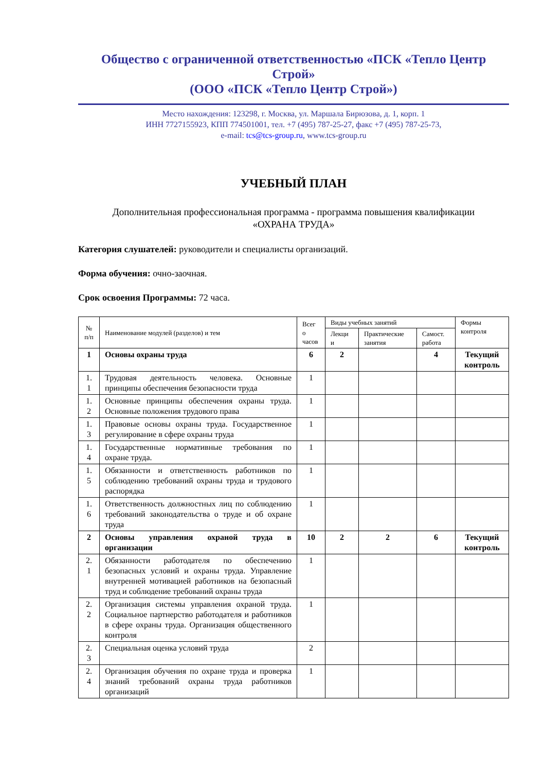Общество с ограниченной ответственностью «ПСК «Тепло Центр Строй»
(ООО «ПСК «Тепло Центр Строй»)
Место нахождения: 123298, г. Москва, ул. Маршала Бирюзова, д. 1, корп. 1
ИНН 7727155923, КПП 774501001, тел. +7 (495) 787-25-27, факс +7 (495) 787-25-73,
e-mail: tcs@tcs-group.ru, www.tcs-group.ru
УЧЕБНЫЙ ПЛАН
Дополнительная профессиональная программа - программа повышения квалификации
«ОХРАНА ТРУДА»
Категория слушателей: руководители и специалисты организаций.
Форма обучения: очно-заочная.
Срок освоения Программы: 72 часа.
| № п/п | Наименование модулей (разделов) и тем | Всег о часов | Виды учебных занятий | | | Формы контроля |
| --- | --- | --- | --- | --- | --- | --- |
| | | | Лекци и | Практические занятия | Самост. работа | |
| 1 | Основы охраны труда | 6 | 2 | | 4 | Текущий контроль |
| 1. 1 | Трудовая деятельность человека. Основные принципы обеспечения безопасности труда | 1 | | | | |
| 1. 2 | Основные принципы обеспечения охраны труда. Основные положения трудового права | 1 | | | | |
| 1. 3 | Правовые основы охраны труда. Государственное регулирование в сфере охраны труда | 1 | | | | |
| 1. 4 | Государственные нормативные требования по охране труда. | 1 | | | | |
| 1. 5 | Обязанности и ответственность работников по соблюдению требований охраны труда и трудового распорядка | 1 | | | | |
| 1. 6 | Ответственность должностных лиц по соблюдению требований законодательства о труде и об охране труда | 1 | | | | |
| 2 | Основы управления охраной труда в организации | 10 | 2 | 2 | 6 | Текущий контроль |
| 2. 1 | Обязанности работодателя по обеспечению безопасных условий и охраны труда. Управление внутренней мотивацией работников на безопасный труд и соблюдение требований охраны труда | 1 | | | | |
| 2. 2 | Организация системы управления охраной труда. Социальное партнерство работодателя и работников в сфере охраны труда. Организация общественного контроля | 1 | | | | |
| 2. 3 | Специальная оценка условий труда | 2 | | | | |
| 2. 4 | Организация обучения по охране труда и проверка знаний требований охраны труда работников организаций | 1 | | | | |